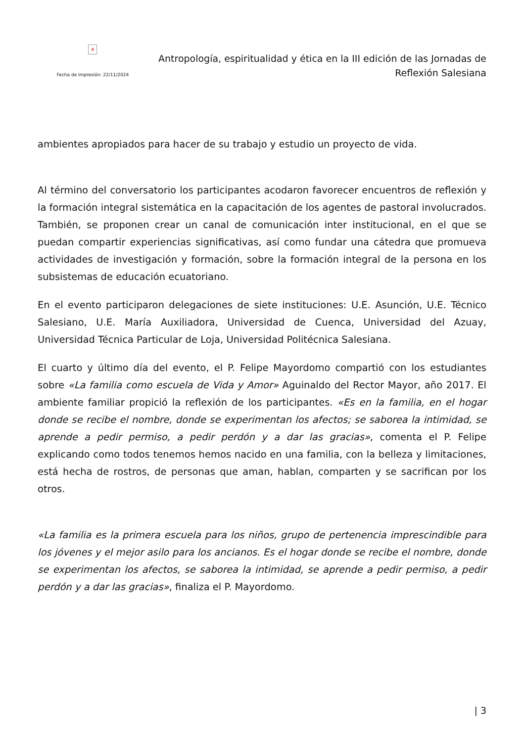×
Fecha de impresión: 22/11/2024
Antropología, espiritualidad y ética en la III edición de las Jornadas de Reflexión Salesiana
ambientes apropiados para hacer de su trabajo y estudio un proyecto de vida.
Al término del conversatorio los participantes acodaron favorecer encuentros de reflexión y la formación integral sistemática en la capacitación de los agentes de pastoral involucrados. También, se proponen crear un canal de comunicación inter institucional, en el que se puedan compartir experiencias significativas, así como fundar una cátedra que promueva actividades de investigación y formación, sobre la formación integral de la persona en los subsistemas de educación ecuatoriano.
En el evento participaron delegaciones de siete instituciones: U.E. Asunción, U.E. Técnico Salesiano, U.E. María Auxiliadora, Universidad de Cuenca, Universidad del Azuay, Universidad Técnica Particular de Loja, Universidad Politécnica Salesiana.
El cuarto y último día del evento, el P. Felipe Mayordomo compartió con los estudiantes sobre «La familia como escuela de Vida y Amor» Aguinaldo del Rector Mayor, año 2017. El ambiente familiar propició la reflexión de los participantes. «Es en la familia, en el hogar donde se recibe el nombre, donde se experimentan los afectos; se saborea la intimidad, se aprende a pedir permiso, a pedir perdón y a dar las gracias», comenta el P. Felipe explicando como todos tenemos hemos nacido en una familia, con la belleza y limitaciones, está hecha de rostros, de personas que aman, hablan, comparten y se sacrifican por los otros.
«La familia es la primera escuela para los niños, grupo de pertenencia imprescindible para los jóvenes y el mejor asilo para los ancianos. Es el hogar donde se recibe el nombre, donde se experimentan los afectos, se saborea la intimidad, se aprende a pedir permiso, a pedir perdón y a dar las gracias», finaliza el P. Mayordomo.
| 3